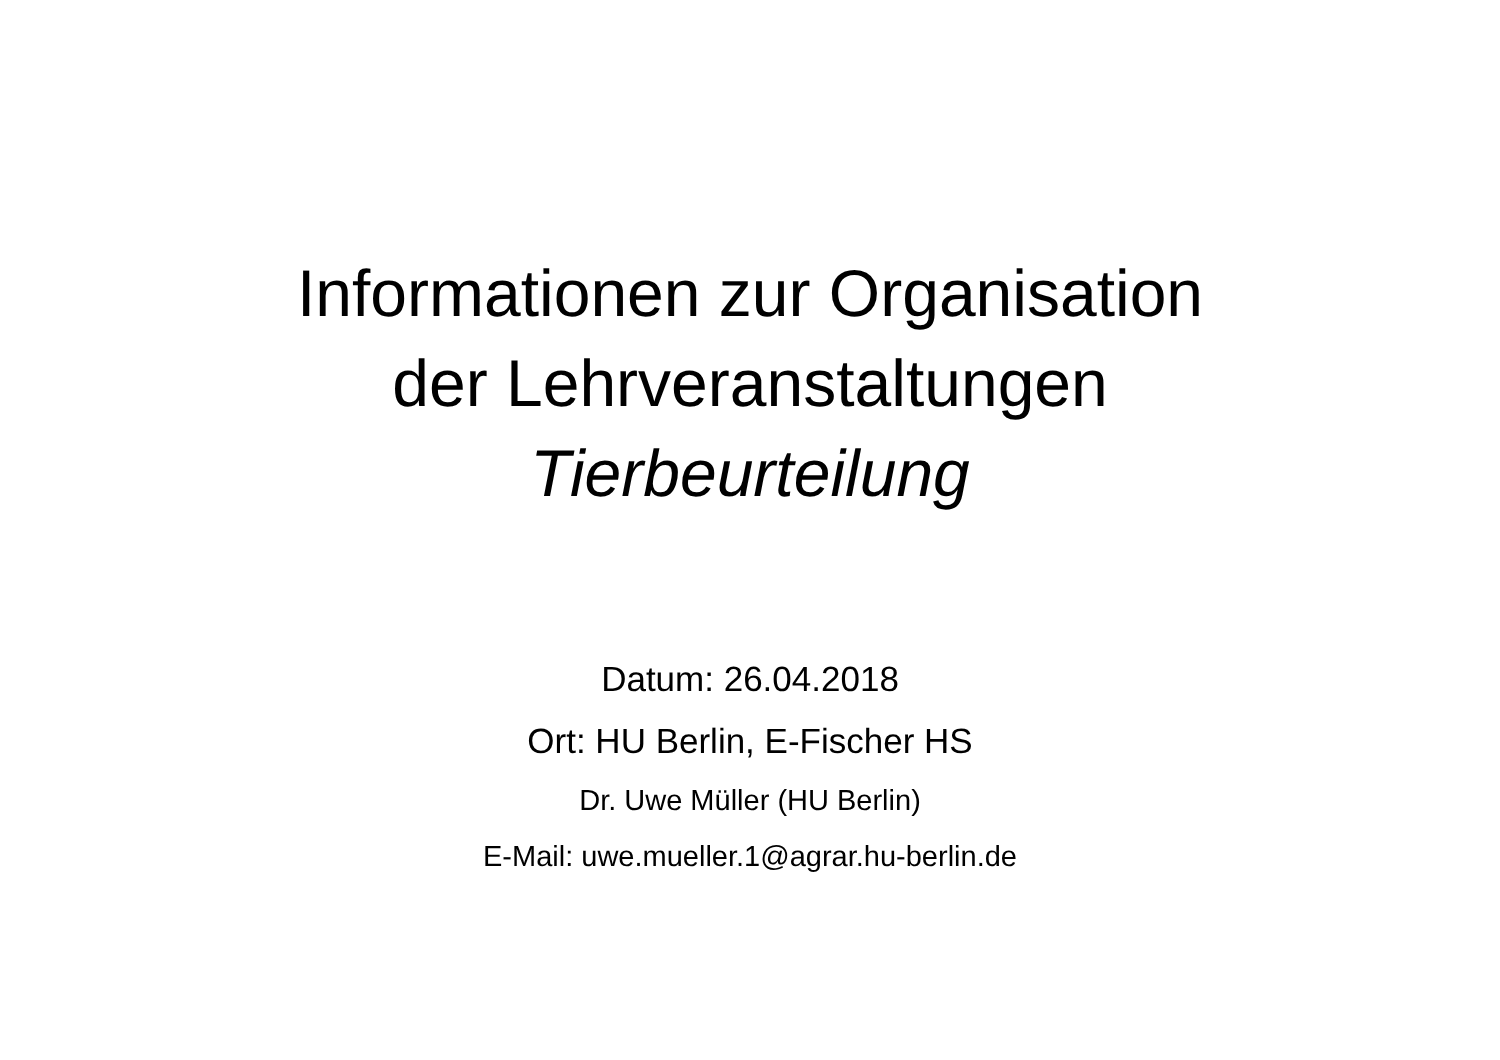Informationen zur Organisation
der Lehrveranstaltungen
Tierbeurteilung
Datum: 26.04.2018
Ort: HU Berlin, E-Fischer HS
Dr. Uwe Müller (HU Berlin)
E-Mail: uwe.mueller.1@agrar.hu-berlin.de